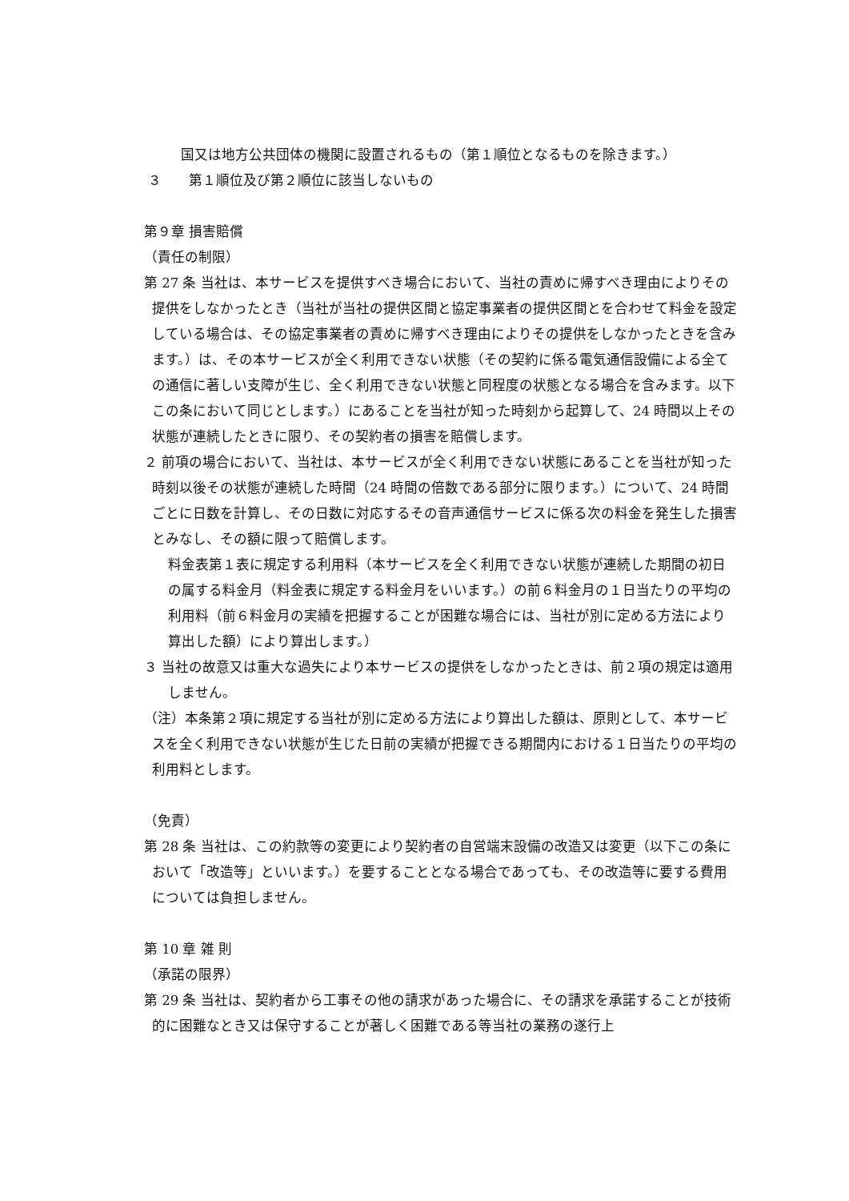国又は地方公共団体の機関に設置されるもの（第１順位となるものを除きます。）
３　　第１順位及び第２順位に該当しないもの
第９章 損害賠償
（責任の制限）
第 27 条 当社は、本サービスを提供すべき場合において、当社の責めに帰すべき理由によりその提供をしなかったとき（当社が当社の提供区間と協定事業者の提供区間とを合わせて料金を設定している場合は、その協定事業者の責めに帰すべき理由によりその提供をしなかったときを含みます。）は、その本サービスが全く利用できない状態（その契約に係る電気通信設備による全ての通信に著しい支障が生じ、全く利用できない状態と同程度の状態となる場合を含みます。以下この条において同じとします。）にあることを当社が知った時刻から起算して、24 時間以上その状態が連続したときに限り、その契約者の損害を賠償します。
２ 前項の場合において、当社は、本サービスが全く利用できない状態にあることを当社が知った時刻以後その状態が連続した時間（24 時間の倍数である部分に限ります。）について、24 時間ごとに日数を計算し、その日数に対応するその音声通信サービスに係る次の料金を発生した損害とみなし、その額に限って賠償します。
料金表第１表に規定する利用料（本サービスを全く利用できない状態が連続した期間の初日の属する料金月（料金表に規定する料金月をいいます。）の前６料金月の１日当たりの平均の利用料（前６料金月の実績を把握することが困難な場合には、当社が別に定める方法により算出した額）により算出します。）
３ 当社の故意又は重大な過失により本サービスの提供をしなかったときは、前２項の規定は適用しません。
（注）本条第２項に規定する当社が別に定める方法により算出した額は、原則として、本サービスを全く利用できない状態が生じた日前の実績が把握できる期間内における１日当たりの平均の利用料とします。
（免責）
第 28 条 当社は、この約款等の変更により契約者の自営端末設備の改造又は変更（以下この条において「改造等」といいます。）を要することとなる場合であっても、その改造等に要する費用については負担しません。
第 10 章 雑 則
（承諾の限界）
第 29 条 当社は、契約者から工事その他の請求があった場合に、その請求を承諾することが技術的に困難なとき又は保守することが著しく困難である等当社の業務の遂行上